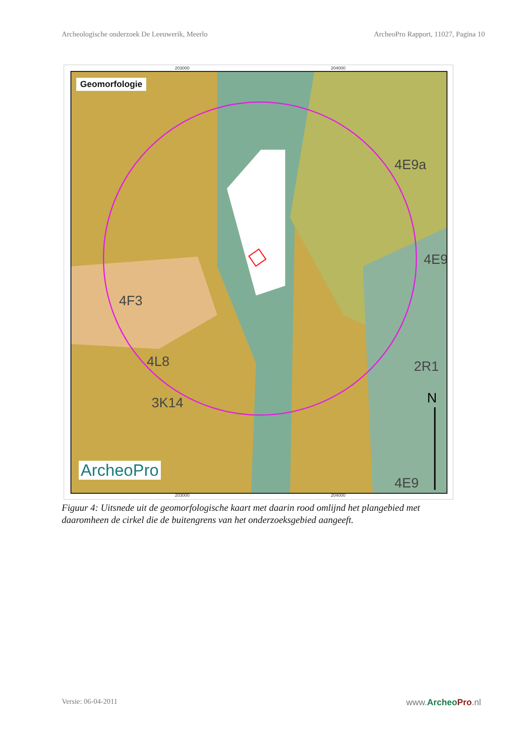Archeologische onderzoek De Leeuwerik, Meerlo ArcheoPro Rapport, 11027, Pagina 10
203000 204000
Geomorfologie
4F3
4L8
3K14
4E9a
4E9
2R1
4E9
N
ArcheoPro
203000 204000
Figuur 4: Uitsnede uit de geomorfologische kaart met daarin rood omlijnd het plangebied met daaromheen de cirkel die de buitengrens van het onderzoeksgebied aangeeft.
Versie: 06-04-2011 www.Archeo Pro.nl